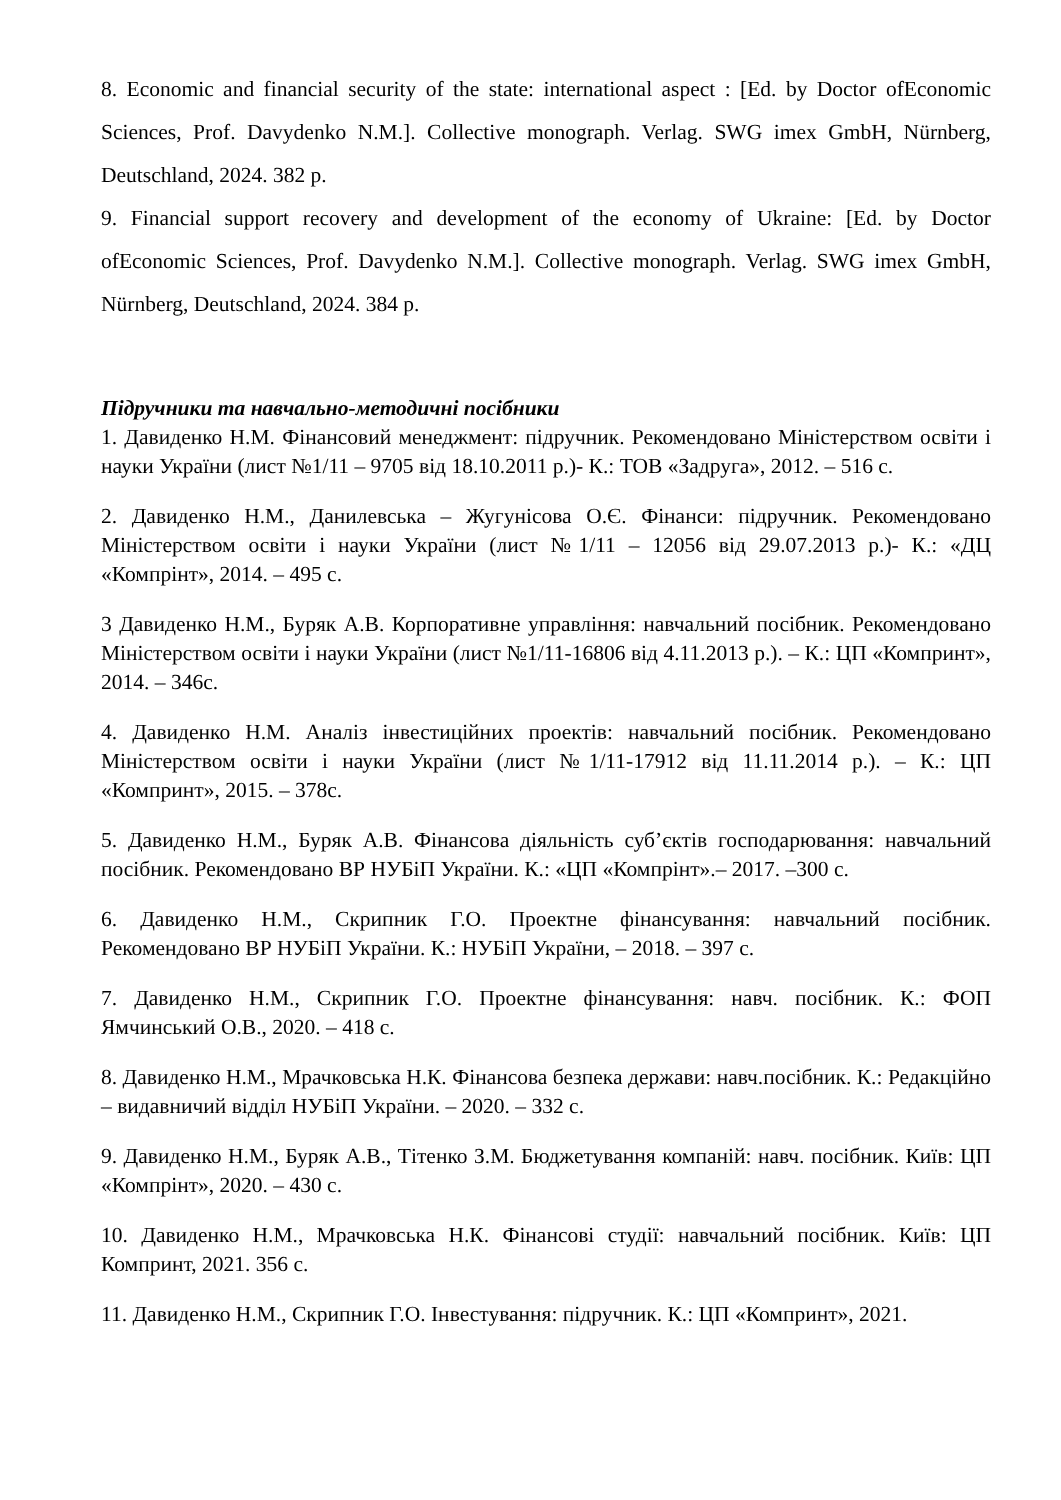8. Economic and financial security of the state: international aspect : [Ed. by Doctor ofEconomic Sciences, Prof. Davydenko N.M.]. Collective monograph. Verlag. SWG imex GmbH, Nürnberg, Deutschland, 2024. 382 p.
9. Financial support recovery and development of the economy of Ukraine: [Ed. by Doctor ofEconomic Sciences, Prof. Davydenko N.M.]. Collective monograph. Verlag. SWG imex GmbH, Nürnberg, Deutschland, 2024. 384 p.
Підручники та навчально-методичні посібники
1. Давиденко Н.М. Фінансовий менеджмент: підручник. Рекомендовано Міністерством освіти і науки України (лист №1/11 – 9705 від 18.10.2011 р.)- К.: ТОВ «Задруга», 2012. – 516 с.
2. Давиденко Н.М., Данилевська – Жугунісова О.Є. Фінанси: підручник. Рекомендовано Міністерством освіти і науки України (лист №1/11 – 12056 від 29.07.2013 р.)- К.: «ДЦ «Компрінт», 2014. – 495 с.
3 Давиденко Н.М., Буряк А.В. Корпоративне управління: навчальний посібник. Рекомендовано Міністерством освіти і науки України (лист №1/11-16806 від 4.11.2013 р.). – К.: ЦП «Компринт», 2014. – 346с.
4. Давиденко Н.М. Аналіз інвестиційних проектів: навчальний посібник. Рекомендовано Міністерством освіти і науки України (лист №1/11-17912 від 11.11.2014 р.). – К.: ЦП «Компринт», 2015. – 378с.
5. Давиденко Н.М., Буряк А.В. Фінансова діяльність суб’єктів господарювання: навчальний посібник. Рекомендовано ВР НУБіП України. К.: «ЦП «Компрінт».– 2017. –300 с.
6. Давиденко Н.М., Скрипник Г.О. Проектне фінансування: навчальний посібник. Рекомендовано ВР НУБіП України. К.: НУБіП України, – 2018. – 397 с.
7. Давиденко Н.М., Скрипник Г.О. Проектне фінансування: навч. посібник. К.: ФОП Ямчинський О.В., 2020. – 418 с.
8. Давиденко Н.М., Мрачковська Н.К. Фінансова безпека держави: навч.посібник. К.: Редакційно – видавничий відділ НУБіП України. – 2020. – 332 с.
9. Давиденко Н.М., Буряк А.В., Тітенко З.М. Бюджетування компаній: навч. посібник. Київ: ЦП «Компрінт», 2020. – 430 с.
10. Давиденко Н.М., Мрачковська Н.К. Фінансові студії: навчальний посібник. Київ: ЦП Компринт, 2021. 356 с.
11. Давиденко Н.М., Скрипник Г.О. Інвестування: підручник. К.: ЦП «Компринт», 2021.